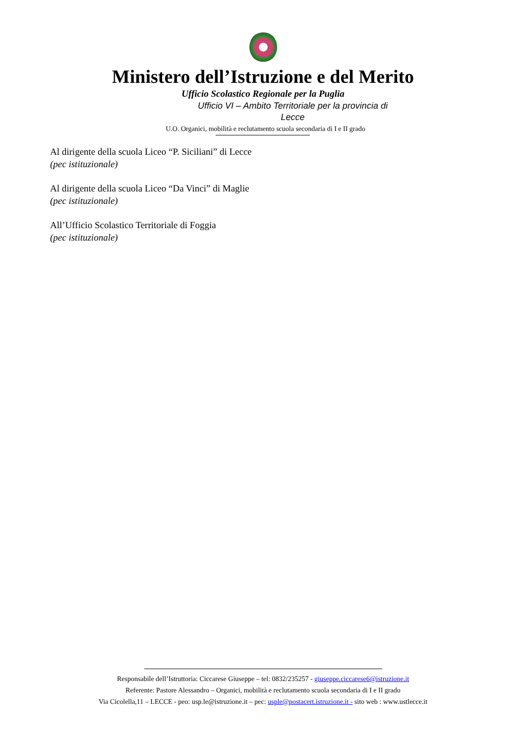Ministero dell’Istruzione e del Merito
Ufficio Scolastico Regionale per la Puglia
Ufficio VI – Ambito Territoriale per la provincia di Lecce
U.O. Organici, mobilità e reclutamento scuola secondaria di I e II grado
Al dirigente della scuola Liceo “P. Siciliani” di Lecce
(pec istituzionale)
Al dirigente della scuola Liceo “Da Vinci” di Maglie
(pec istituzionale)
All’Ufficio Scolastico Territoriale di Foggia
(pec istituzionale)
Responsabile dell’Istruttoria: Ciccarese Giuseppe – tel: 0832/235257 - giuseppe.ciccarese6@istruzione.it
Referente: Pastore Alessandro – Organici, mobilità e reclutamento scuola secondaria di I e II grado
Via Cicolella,11 – LECCE - peo: usp.le@istruzione.it – pec: usple@postacert.istruzione.it - sito web : www.ustlecce.it